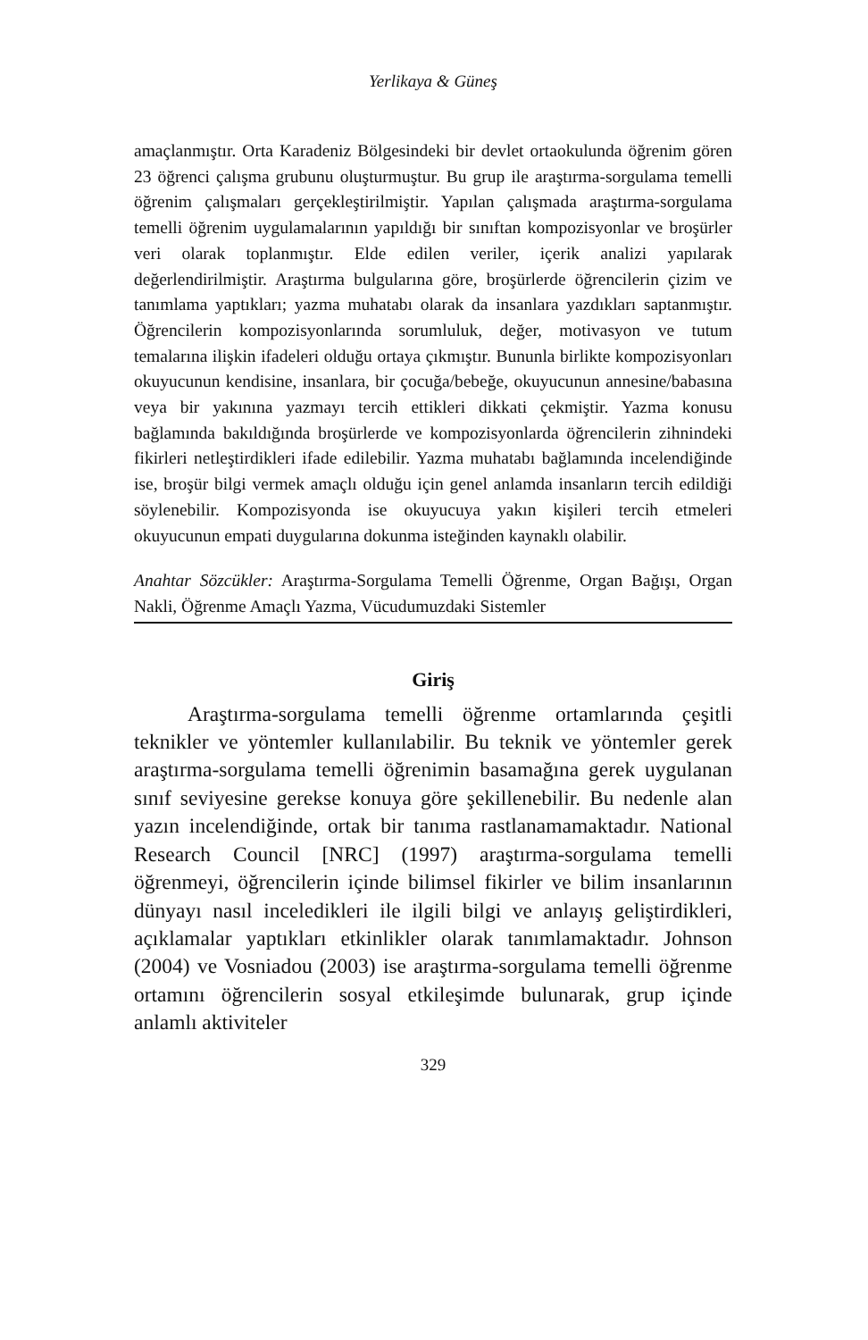Yerlikaya & Güneş
amaçlanmıştır. Orta Karadeniz Bölgesindeki bir devlet ortaokulunda öğrenim gören 23 öğrenci çalışma grubunu oluşturmuştur. Bu grup ile araştırma-sorgulama temelli öğrenim çalışmaları gerçekleştirilmiştir. Yapılan çalışmada araştırma-sorgulama temelli öğrenim uygulamalarının yapıldığı bir sınıftan kompozisyonlar ve broşürler veri olarak toplanmıştır. Elde edilen veriler, içerik analizi yapılarak değerlendirilmiştir. Araştırma bulgularına göre, broşürlerde öğrencilerin çizim ve tanımlama yaptıkları; yazma muhatabı olarak da insanlara yazdıkları saptanmıştır. Öğrencilerin kompozisyonlarında sorumluluk, değer, motivasyon ve tutum temalarına ilişkin ifadeleri olduğu ortaya çıkmıştır. Bununla birlikte kompozisyonları okuyucunun kendisine, insanlara, bir çocuğa/bebeğe, okuyucunun annesine/babasına veya bir yakınına yazmayı tercih ettikleri dikkati çekmiştir. Yazma konusu bağlamında bakıldığında broşürlerde ve kompozisyonlarda öğrencilerin zihnindeki fikirleri netleştirdikleri ifade edilebilir. Yazma muhatabı bağlamında incelendiğinde ise, broşür bilgi vermek amaçlı olduğu için genel anlamda insanların tercih edildiği söylenebilir. Kompozisyonda ise okuyucuya yakın kişileri tercih etmeleri okuyucunun empati duygularına dokunma isteğinden kaynaklı olabilir.
Anahtar Sözcükler: Araştırma-Sorgulama Temelli Öğrenme, Organ Bağışı, Organ Nakli, Öğrenme Amaçlı Yazma, Vücudumuzdaki Sistemler
Giriş
Araştırma-sorgulama temelli öğrenme ortamlarında çeşitli teknikler ve yöntemler kullanılabilir. Bu teknik ve yöntemler gerek araştırma-sorgulama temelli öğrenimin basamağına gerek uygulanan sınıf seviyesine gerekse konuya göre şekillenebilir. Bu nedenle alan yazın incelendiğinde, ortak bir tanıma rastlanamamaktadır. National Research Council [NRC] (1997) araştırma-sorgulama temelli öğrenmeyi, öğrencilerin içinde bilimsel fikirler ve bilim insanlarının dünyayı nasıl inceledikleri ile ilgili bilgi ve anlayış geliştirdikleri, açıklamalar yaptıkları etkinlikler olarak tanımlamaktadır. Johnson (2004) ve Vosniadou (2003) ise araştırma-sorgulama temelli öğrenme ortamını öğrencilerin sosyal etkileşimde bulunarak, grup içinde anlamlı aktiviteler
329